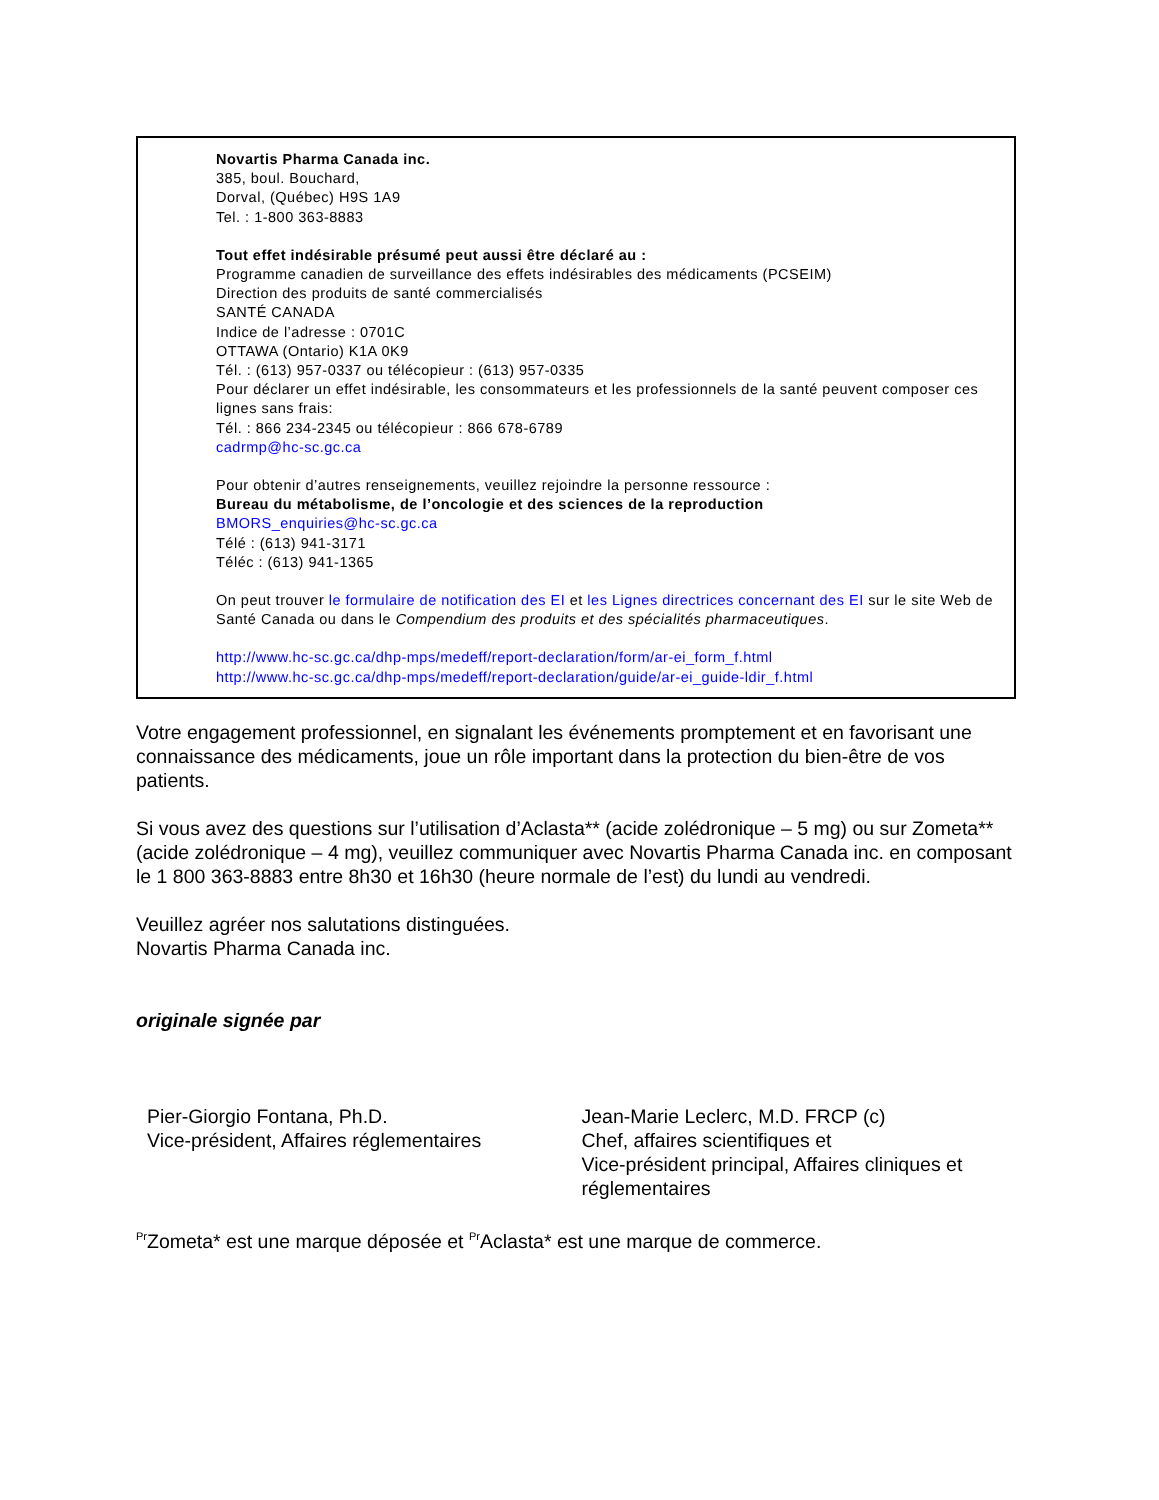Novartis Pharma Canada inc.
385, boul. Bouchard,
Dorval, (Québec) H9S 1A9
Tel. : 1-800 363-8883
Tout effet indésirable présumé peut aussi être déclaré au :
Programme canadien de surveillance des effets indésirables des médicaments (PCSEIM)
Direction des produits de santé commercialisés
SANTÉ CANADA
Indice de l’adresse : 0701C
OTTAWA (Ontario) K1A 0K9
Tél. : (613) 957-0337 ou télécopieur : (613) 957-0335
Pour déclarer un effet indésirable, les consommateurs et les professionnels de la santé peuvent composer ces lignes sans frais:
Tél. : 866 234-2345 ou télécopieur : 866 678-6789
cadrmp@hc-sc.gc.ca
Pour obtenir d’autres renseignements, veuillez rejoindre la personne ressource :
Bureau du métabolisme, de l’oncologie et des sciences de la reproduction
BMORS_enquiries@hc-sc.gc.ca
Télé : (613) 941-3171
Téléc : (613) 941-1365
On peut trouver le formulaire de notification des EI et les Lignes directrices concernant des EI sur le site Web de Santé Canada ou dans le Compendium des produits et des spécialités pharmaceutiques.
http://www.hc-sc.gc.ca/dhp-mps/medeff/report-declaration/form/ar-ei_form_f.html
http://www.hc-sc.gc.ca/dhp-mps/medeff/report-declaration/guide/ar-ei_guide-ldir_f.html
Votre engagement professionnel, en signalant les événements promptement et en favorisant une connaissance des médicaments, joue un rôle important dans la protection du bien-être de vos patients.
Si vous avez des questions sur l’utilisation d’Aclasta** (acide zolédronique – 5 mg) ou sur Zometa** (acide zolédronique – 4 mg), veuillez communiquer avec Novartis Pharma Canada inc. en composant le 1 800 363-8883 entre 8h30 et 16h30 (heure normale de l’est) du lundi au vendredi.
Veuillez agréer nos salutations distinguées.
Novartis Pharma Canada inc.
originale signée par
Pier-Giorgio Fontana, Ph.D.
Vice-président, Affaires réglementaires
Jean-Marie Leclerc, M.D. FRCP (c)
Chef, affaires scientifiques et
Vice-président principal, Affaires cliniques et réglementaires
<sup>Pr</sup>Zometa* est une marque déposée et <sup>Pr</sup>Aclasta* est une marque de commerce.